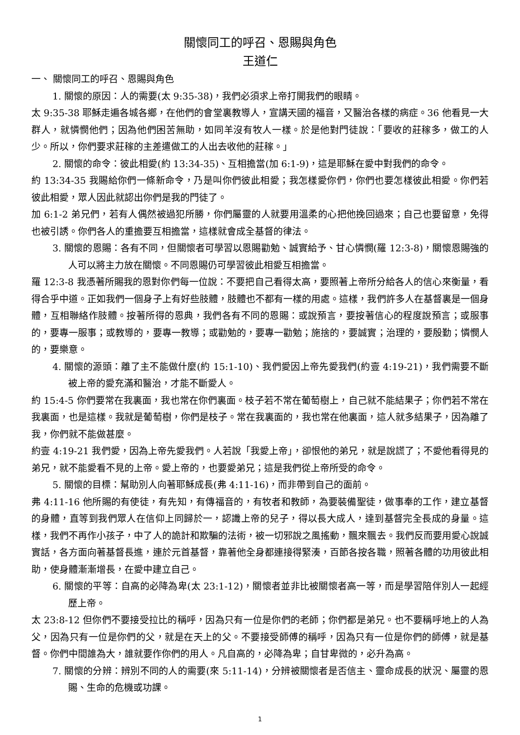關懷同工的呼召、恩賜與角色
王道仁
一、 關懷同工的呼召、恩賜與角色
1. 關懷的原因：人的需要(太 9:35-38)，我們必須求上帝打開我們的眼睛。
太 9:35-38 耶穌走遍各城各鄉，在他們的會堂裏教導人，宣講天國的福音，又醫治各樣的病症。36 他看見一大群人，就憐憫他們；因為他們困苦無助，如同羊沒有牧人一樣。於是他對門徒說：「要收的莊稼多，做工的人少。所以，你們要求莊稼的主差遣做工的人出去收他的莊稼。」
2. 關懷的命令：彼此相愛(約 13:34-35)、互相擔當(加 6:1-9)，這是耶穌在愛中對我們的命令。
約 13:34-35 我賜給你們一條新命令，乃是叫你們彼此相愛；我怎樣愛你們，你們也要怎樣彼此相愛。你們若彼此相愛，眾人因此就認出你們是我的門徒了。
加 6:1-2 弟兄們，若有人偶然被過犯所勝，你們屬靈的人就要用溫柔的心把他挽回過來；自己也要留意，免得也被引誘。你們各人的重擔要互相擔當，這樣就會成全基督的律法。
3. 關懷的恩賜：各有不同，但關懷者可學習以恩賜勸勉、誠實給予、甘心憐憫(羅 12:3-8)，關懷恩賜強的人可以將主力放在關懷。不同恩賜仍可學習彼此相愛互相擔當。
羅 12:3-8 我憑著所賜我的恩對你們每一位說：不要把自己看得太高，要照著上帝所分給各人的信心來衡量，看得合乎中道。正如我們一個身子上有好些肢體，肢體也不都有一樣的用處。這樣，我們許多人在基督裏是一個身體，互相聯絡作肢體。按著所得的恩典，我們各有不同的恩賜：或說預言，要按著信心的程度說預言；或服事的，要專一服事；或教導的，要專一教導；或勸勉的，要專一勸勉；施捨的，要誠實；治理的，要殷勤；憐憫人的，要樂意。
4. 關懷的源頭：離了主不能做什麼(約 15:1-10)、我們愛因上帝先愛我們(約壹 4:19-21)，我們需要不斷被上帝的愛充滿和醫治，才能不斷愛人。
約 15:4-5 你們要常在我裏面，我也常在你們裏面。枝子若不常在葡萄樹上，自己就不能結果子；你們若不常在我裏面，也是這樣。我就是葡萄樹，你們是枝子。常在我裏面的，我也常在他裏面，這人就多結果子，因為離了我，你們就不能做甚麼。
約壹 4:19-21 我們愛，因為上帝先愛我們。人若說「我愛上帝」，卻恨他的弟兄，就是說謊了；不愛他看得見的弟兄，就不能愛看不見的上帝。愛上帝的，也要愛弟兄；這是我們從上帝所受的命令。
5. 關懷的目標：幫助別人向著耶穌成長(弗 4:11-16)，而非帶到自己的面前。
弗 4:11-16 他所賜的有使徒，有先知，有傳福音的，有牧者和教師，為要裝備聖徒，做事奉的工作，建立基督的身體，直等到我們眾人在信仰上同歸於一，認識上帝的兒子，得以長大成人，達到基督完全長成的身量。這樣，我們不再作小孩子，中了人的詭計和欺騙的法術，被一切邪說之風搖動，飄來飄去。我們反而要用愛心說誠實話，各方面向著基督長進，連於元首基督，靠著他全身都連接得緊湊，百節各按各職，照著各體的功用彼此相助，使身體漸漸增長，在愛中建立自己。
6. 關懷的平等：自高的必降為卑(太 23:1-12)，關懷者並非比被關懷者高一等，而是學習陪伴別人一起經歷上帝。
太 23:8-12 但你們不要接受拉比的稱呼，因為只有一位是你們的老師；你們都是弟兄。也不要稱呼地上的人為父，因為只有一位是你們的父，就是在天上的父。不要接受師傅的稱呼，因為只有一位是你們的師傅，就是基督。你們中間誰為大，誰就要作你們的用人。凡自高的，必降為卑；自甘卑微的，必升為高。
7. 關懷的分辨：辨別不同的人的需要(來 5:11-14)，分辨被關懷者是否信主、靈命成長的狀況、屬靈的恩賜、生命的危機或功課。
1